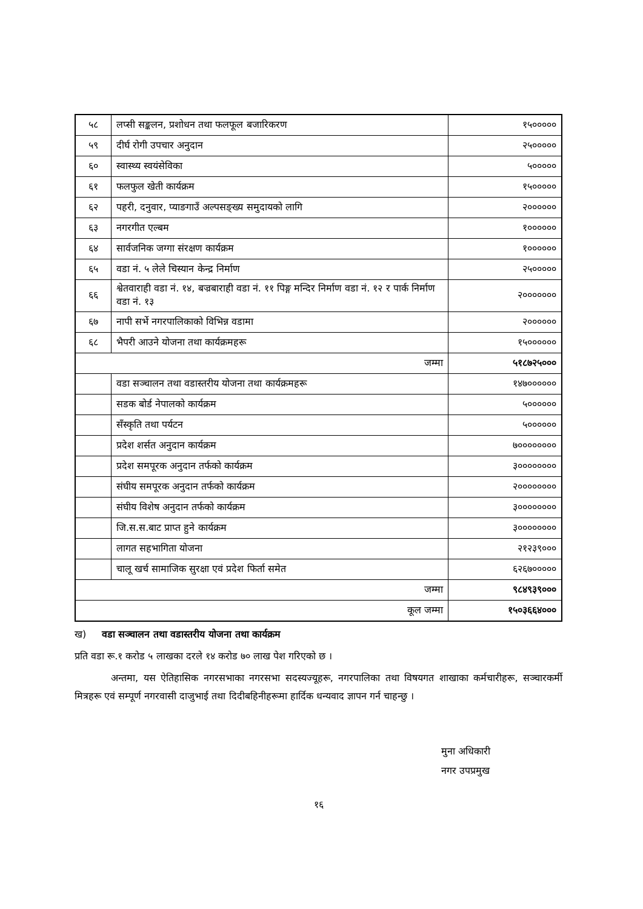| ५८ | लप्सी सङ्कलन, प्रशोधन तथा फलफूल बजारिकरण | १५००००० |
| ५९ | दीर्घ रोगी उपचार अनुदान | २५००००० |
| ६० | स्वास्थ्य स्वयंसेविका | ५००००० |
| ६१ | फलफुल खेती कार्यक्रम | १५००००० |
| ६२ | पहरी, दनुवार, प्याङगाउँ अल्पसङ्ख्य समुदायको लागि | २०००००० |
| ६३ | नगरगीत एल्बम | १०००००० |
| ६४ | सार्वजनिक जग्गा संरक्षण कार्यक्रम | १०००००० |
| ६५ | वडा नं. ५ लेले चिस्यान केन्द्र निर्माण | २५००००० |
| ६६ | श्वेतवाराही वडा नं. १४, बज्रबाराही वडा नं. ११ पिङ्ग मन्दिर निर्माण वडा नं. १२ र पार्क निर्माण वडा नं. १३ | २००००००० |
| ६७ | नापी सर्भे नगरपालिकाको विभिन्न वडामा | २०००००० |
| ६८ | भैपरी आउने योजना तथा कार्यक्रमहरू | १५०००००० |
| जम्मा | | ५१८७२५००० |
| | वडा सञ्चालन तथा वडास्तरीय योजना तथा कार्यक्रमहरू | १४७०००००० |
| | सडक बोर्ड नेपालको कार्यक्रम | ५०००००० |
| | सँस्कृति तथा पर्यटन | ५०००००० |
| | प्रदेश शर्सत अनुदान कार्यक्रम | ७०००००००० |
| | प्रदेश समपूरक अनुदान तर्फको कार्यक्रम | ३०००००००० |
| | संघीय समपूरक अनुदान तर्फको कार्यक्रम | २०००००००० |
| | संघीय विशेष अनुदान तर्फको कार्यक्रम | ३०००००००० |
| | जि.स.स.बाट प्राप्त हुने कार्यक्रम | ३०००००००० |
| | लागत सहभागिता योजना | २१२३९००० |
| | चालू खर्च सामाजिक सुरक्षा एवं प्रदेश फिर्ता समेत | ६२६७००००० |
| जम्मा | | ९८४९३९००० |
| कूल जम्मा | | १५०३६६४००० |
ख) वडा सञ्चालन तथा वडास्तरीय योजना तथा कार्यक्रम
प्रति वडा रू.१ करोड ५ लाखका दरले १४ करोड ७० लाख पेश गरिएको छ ।
अन्तमा, यस ऐतिहासिक नगरसभाका नगरसभा सदस्यज्यूहरू, नगरपालिका तथा विषयगत शाखाका कर्मचारीहरू, सञ्चारकर्मी मित्रहरू एवं सम्पूर्ण नगरवासी दाजुभाई तथा दिदीबहिनीहरूमा हार्दिक धन्यवाद ज्ञापन गर्न चाहन्छु ।
मुना अधिकारी
नगर उपप्रमुख
१६